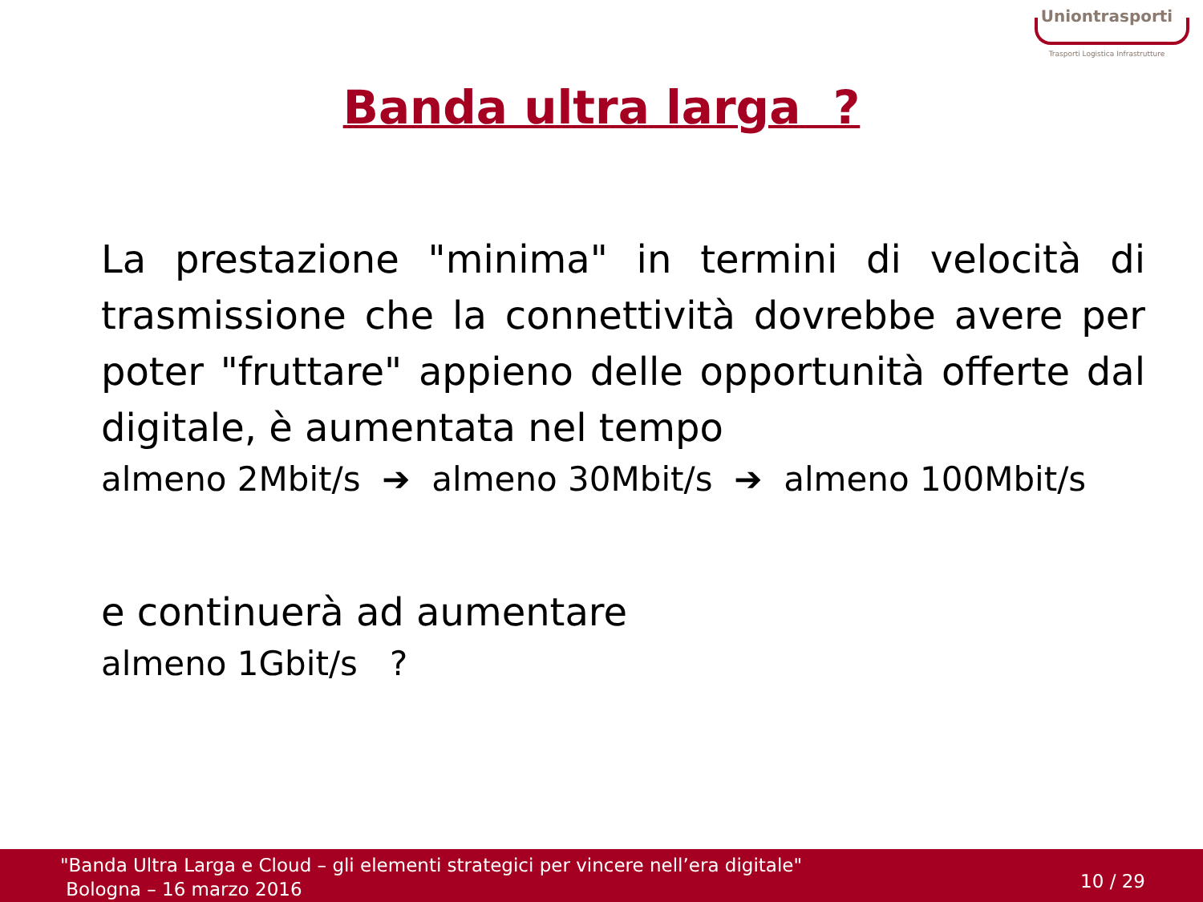Uniontrasporti
Trasporti Logistica Infrastrutture
Banda ultra larga ?
La prestazione "minima" in termini di velocità di trasmissione che la connettività dovrebbe avere per poter "fruttare" appieno delle opportunità offerte dal digitale, è aumentata nel tempo
almeno 2Mbit/s ➔ almeno 30Mbit/s ➔ almeno 100Mbit/s
e continuerà ad aumentare
almeno 1Gbit/s ?
"Banda Ultra Larga e Cloud – gli elementi strategici per vincere nell’era digitale"
Bologna – 16 marzo 2016
10 / 29